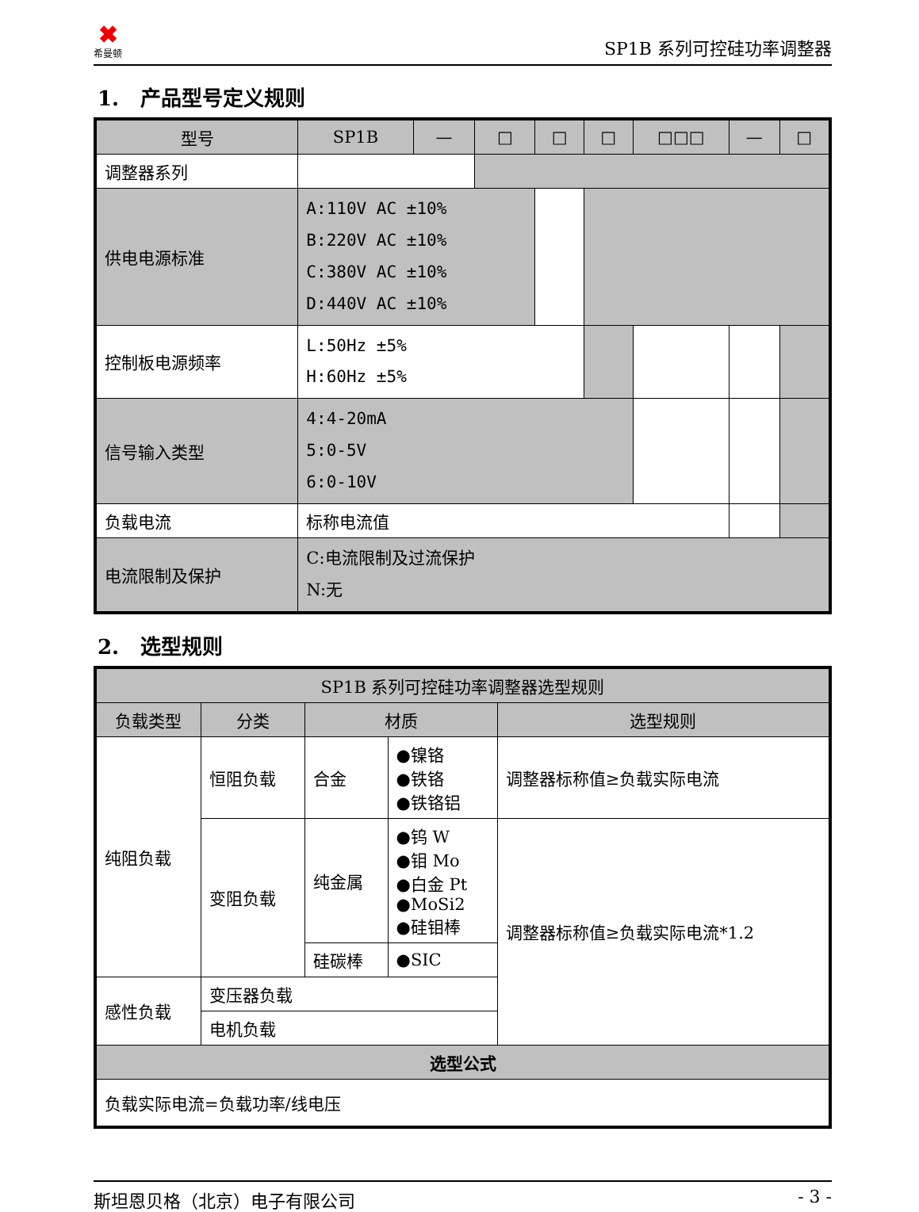✖
希曼顿
SP1B 系列可控硅功率调整器
1. 产品型号定义规则
| 型号 | SP1B | — | □ | □ | □ | □□□ | — | □ |
| --- | --- | --- | --- | --- | --- | --- | --- | --- |
| 调整器系列 | | | | | | | | |
| 供电电源标准 | A:110V AC ±10% B:220V AC ±10% C:380V AC ±10% D:440V AC ±10% | | | | | | | |
| 控制板电源频率 | L:50Hz ±5% H:60Hz ±5% | | | | | | | |
| 信号输入类型 | 4:4-20mA 5:0-5V 6:0-10V | | | | | | | |
| 负载电流 | 标称电流值 | | | | | | | |
| 电流限制及保护 | C:电流限制及过流保护 N:无 | | | | | | | |
2. 选型规则
| SP1B 系列可控硅功率调整器选型规则 | | | | |
| --- | --- | --- | --- | --- |
| 负载类型 | 分类 | 材质 | | 选型规则 |
| 纯阻负载 | 恒阻负载 | 合金 | ●镍铬 ●铁铬 ●铁铬铝 | 调整器标称值≥负载实际电流 |
| | 变阻负载 | 纯金属 | ●钨 W ●钼 Mo ●白金 Pt ●MoSi2 ●硅钼棒 | 调整器标称值≥负载实际电流*1.2 |
| | | 硅碳棒 | ●SIC | |
| 感性负载 | 变压器负载 | | | |
| | 电机负载 | | | |
| 选型公式 | | | | |
| 负载实际电流=负载功率/线电压 | | | | |
斯坦恩贝格（北京）电子有限公司 - 3 -